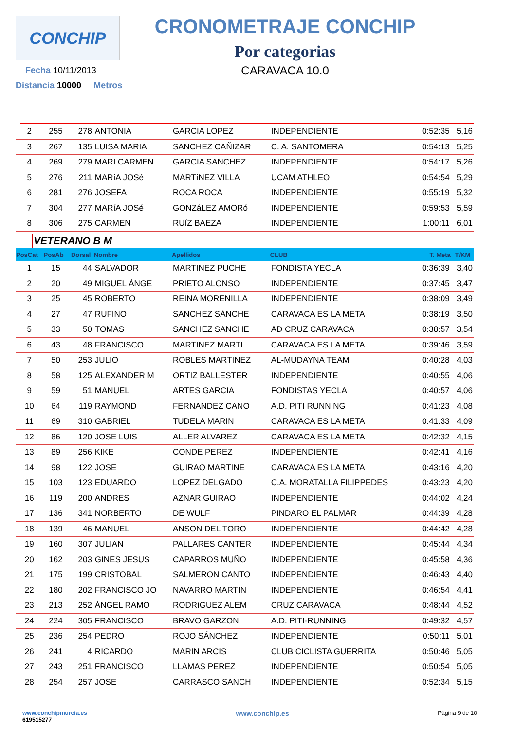CONCHIP
Fecha 10/11/2013
Distancia 10000 Metros
CRONOMETRAJE CONCHIP
Por categorias
CARAVACA 10.0
| 2 | 255 | 278 | ANTONIA | GARCIA LOPEZ | INDEPENDIENTE | 0:52:35 | 5,16 |
| 3 | 267 | 135 | LUISA MARIA | SANCHEZ CAÑIZAR | C. A. SANTOMERA | 0:54:13 | 5,25 |
| 4 | 269 | 279 | MARI CARMEN | GARCIA SANCHEZ | INDEPENDIENTE | 0:54:17 | 5,26 |
| 5 | 276 | 211 | MARíA JOSé | MARTíNEZ VILLA | UCAM ATHLEO | 0:54:54 | 5,29 |
| 6 | 281 | 276 | JOSEFA | ROCA ROCA | INDEPENDIENTE | 0:55:19 | 5,32 |
| 7 | 304 | 277 | MARíA JOSé | GONZáLEZ AMORó | INDEPENDIENTE | 0:59:53 | 5,59 |
| 8 | 306 | 275 | CARMEN | RUíZ BAEZA | INDEPENDIENTE | 1:00:11 | 6,01 |
| VETERANO B M | | | | | | | |
| PosCat | PosAb | Dorsal | Nombre | Apellidos | CLUB | T. Meta | T/KM |
| 1 | 15 | 44 | SALVADOR | MARTINEZ PUCHE | FONDISTA YECLA | 0:36:39 | 3,40 |
| 2 | 20 | 49 | MIGUEL ÁNGE | PRIETO ALONSO | INDEPENDIENTE | 0:37:45 | 3,47 |
| 3 | 25 | 45 | ROBERTO | REINA MORENILLA | INDEPENDIENTE | 0:38:09 | 3,49 |
| 4 | 27 | 47 | RUFINO | SÁNCHEZ SÁNCHE | CARAVACA ES LA META | 0:38:19 | 3,50 |
| 5 | 33 | 50 | TOMAS | SANCHEZ SANCHE | AD CRUZ CARAVACA | 0:38:57 | 3,54 |
| 6 | 43 | 48 | FRANCISCO | MARTINEZ MARTI | CARAVACA ES LA META | 0:39:46 | 3,59 |
| 7 | 50 | 253 | JULIO | ROBLES MARTINEZ | AL-MUDAYNA TEAM | 0:40:28 | 4,03 |
| 8 | 58 | 125 | ALEXANDER M | ORTIZ BALLESTER | INDEPENDIENTE | 0:40:55 | 4,06 |
| 9 | 59 | 51 | MANUEL | ARTES GARCIA | FONDISTAS YECLA | 0:40:57 | 4,06 |
| 10 | 64 | 119 | RAYMOND | FERNANDEZ CANO | A.D. PITI RUNNING | 0:41:23 | 4,08 |
| 11 | 69 | 310 | GABRIEL | TUDELA MARIN | CARAVACA ES LA META | 0:41:33 | 4,09 |
| 12 | 86 | 120 | JOSE LUIS | ALLER ALVAREZ | CARAVACA ES LA META | 0:42:32 | 4,15 |
| 13 | 89 | 256 | KIKE | CONDE PEREZ | INDEPENDIENTE | 0:42:41 | 4,16 |
| 14 | 98 | 122 | JOSE | GUIRAO MARTINE | CARAVACA ES LA META | 0:43:16 | 4,20 |
| 15 | 103 | 123 | EDUARDO | LOPEZ DELGADO | C.A. MORATALLA FILIPPEDES | 0:43:23 | 4,20 |
| 16 | 119 | 200 | ANDRES | AZNAR GUIRAO | INDEPENDIENTE | 0:44:02 | 4,24 |
| 17 | 136 | 341 | NORBERTO | DE WULF | PINDARO EL PALMAR | 0:44:39 | 4,28 |
| 18 | 139 | 46 | MANUEL | ANSON DEL TORO | INDEPENDIENTE | 0:44:42 | 4,28 |
| 19 | 160 | 307 | JULIAN | PALLARES CANTER | INDEPENDIENTE | 0:45:44 | 4,34 |
| 20 | 162 | 203 | GINES JESUS | CAPARROS MUÑO | INDEPENDIENTE | 0:45:58 | 4,36 |
| 21 | 175 | 199 | CRISTOBAL | SALMERON CANTO | INDEPENDIENTE | 0:46:43 | 4,40 |
| 22 | 180 | 202 | FRANCISCO JO | NAVARRO MARTIN | INDEPENDIENTE | 0:46:54 | 4,41 |
| 23 | 213 | 252 | ÁNGEL RAMO | RODRíGUEZ ALEM | CRUZ CARAVACA | 0:48:44 | 4,52 |
| 24 | 224 | 305 | FRANCISCO | BRAVO GARZON | A.D. PITI-RUNNING | 0:49:32 | 4,57 |
| 25 | 236 | 254 | PEDRO | ROJO SÁNCHEZ | INDEPENDIENTE | 0:50:11 | 5,01 |
| 26 | 241 | 4 | RICARDO | MARIN ARCIS | CLUB CICLISTA GUERRITA | 0:50:46 | 5,05 |
| 27 | 243 | 251 | FRANCISCO | LLAMAS PEREZ | INDEPENDIENTE | 0:50:54 | 5,05 |
| 28 | 254 | 257 | JOSE | CARRASCO SANCH | INDEPENDIENTE | 0:52:34 | 5,15 |
www.conchipmurcia.es
619515277
www.conchip.es
Página 9 de 10